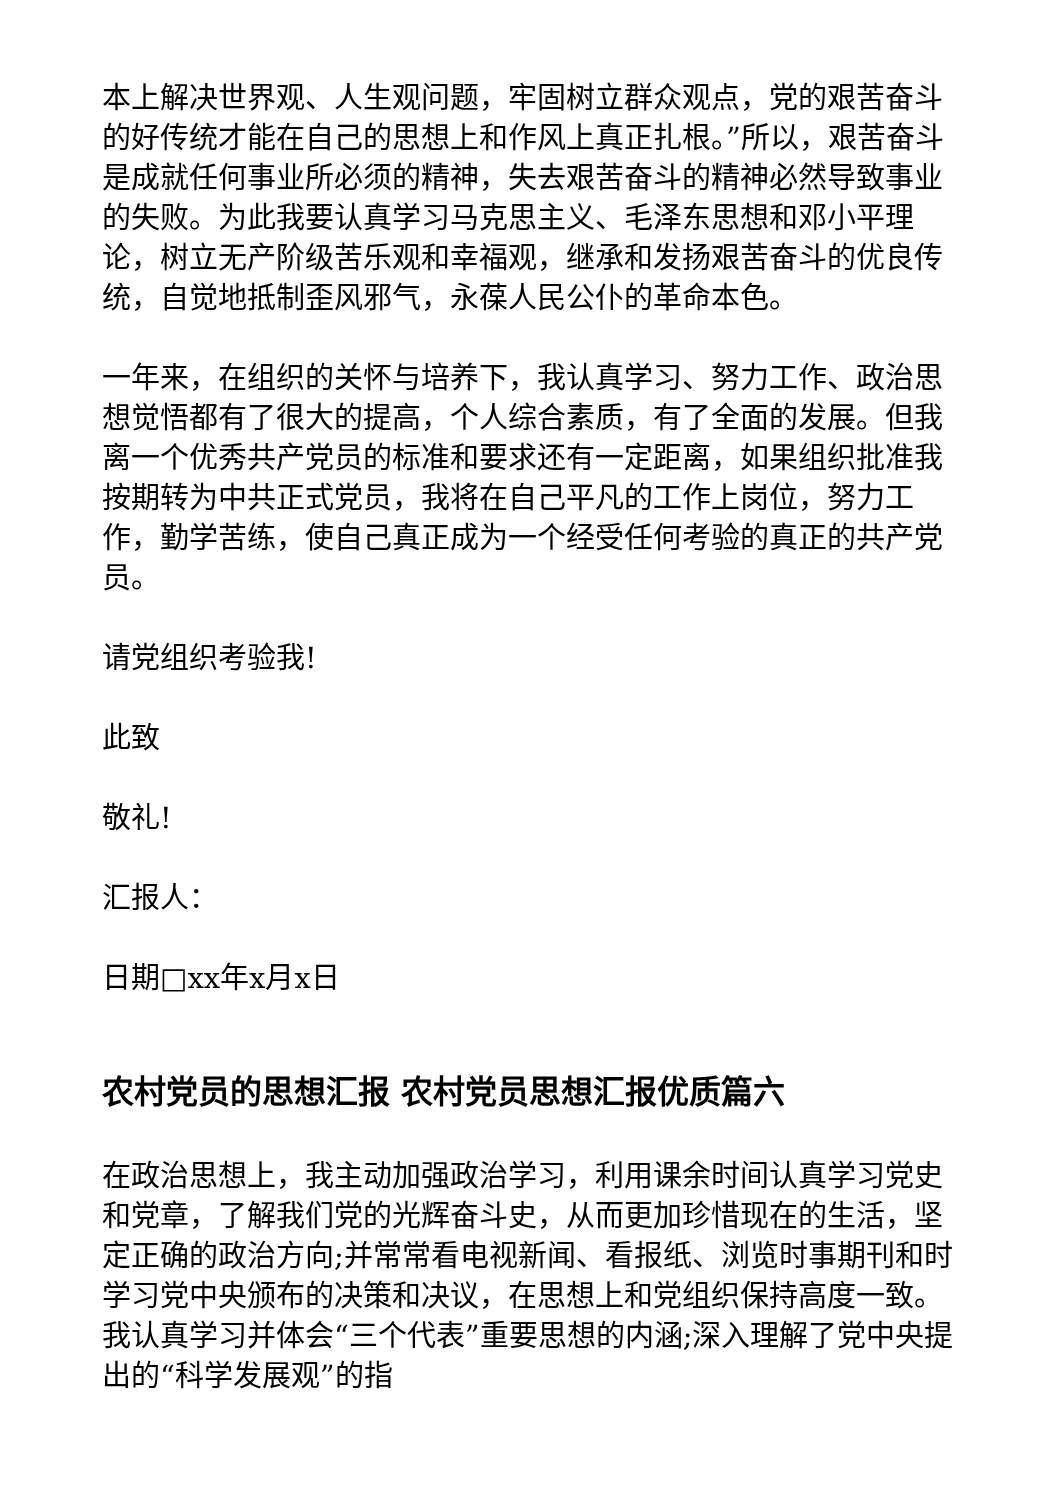本上解决世界观、人生观问题，牢固树立群众观点，党的艰苦奋斗的好传统才能在自己的思想上和作风上真正扎根。”所以，艰苦奋斗是成就任何事业所必须的精神，失去艰苦奋斗的精神必然导致事业的失败。为此我要认真学习马克思主义、毛泽东思想和邓小平理论，树立无产阶级苦乐观和幸福观，继承和发扬艰苦奋斗的优良传统，自觉地抵制歪风邪气，永葆人民公仆的革命本色。
一年来，在组织的关怀与培养下，我认真学习、努力工作、政治思想觉悟都有了很大的提高，个人综合素质，有了全面的发展。但我离一个优秀共产党员的标准和要求还有一定距离，如果组织批准我按期转为中共正式党员，我将在自己平凡的工作上岗位，努力工作，勤学苦练，使自己真正成为一个经受任何考验的真正的共产党员。
请党组织考验我!
此致
敬礼!
汇报人：
日期□xx年x月x日
农村党员的思想汇报 农村党员思想汇报优质篇六
在政治思想上，我主动加强政治学习，利用课余时间认真学习党史和党章，了解我们党的光辉奋斗史，从而更加珍惜现在的生活，坚定正确的政治方向;并常常看电视新闻、看报纸、浏览时事期刊和时学习党中央颁布的决策和决议，在思想上和党组织保持高度一致。我认真学习并体会“三个代表”重要思想的内涵;深入理解了党中央提出的“科学发展观”的指